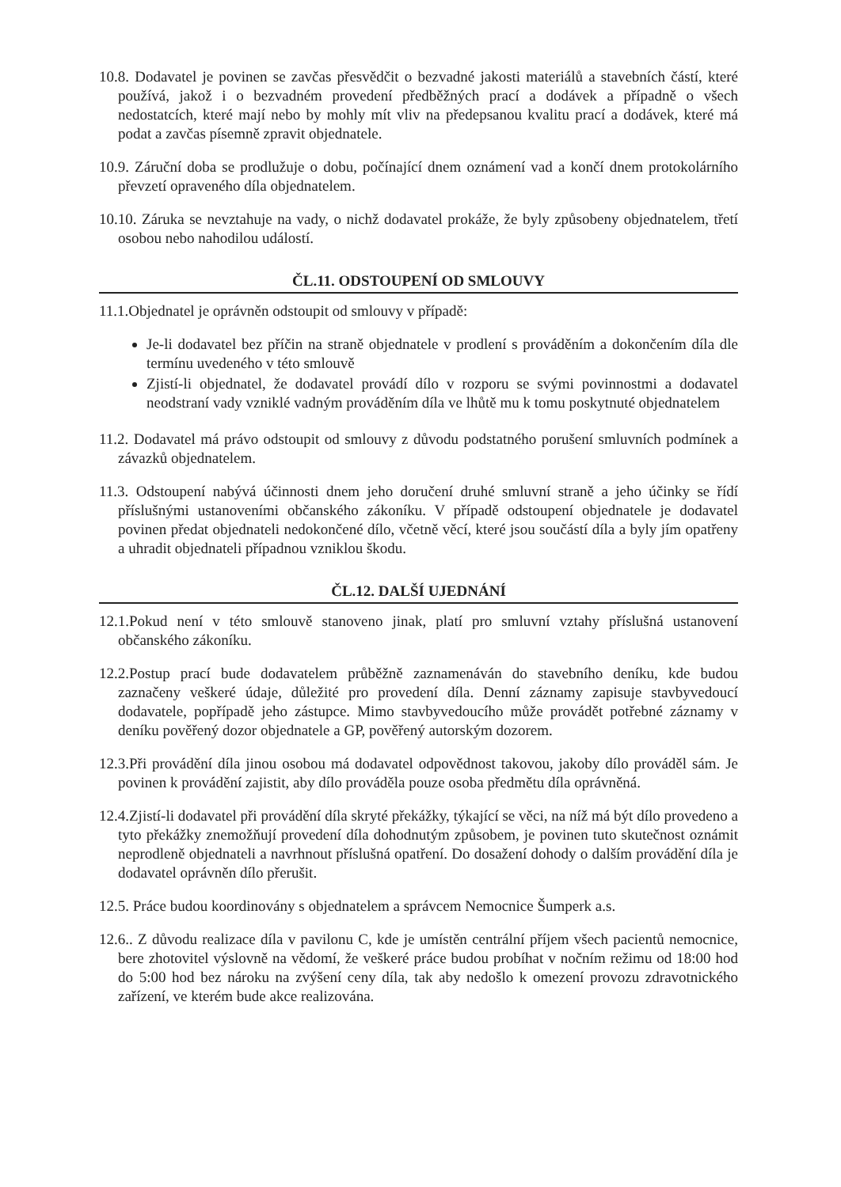10.8. Dodavatel je povinen se zavčas přesvědčit o bezvadné jakosti materiálů a stavebních částí, které používá, jakož i o bezvadném provedení předběžných prací a dodávek a případně o všech nedostatcích, které mají nebo by mohly mít vliv na předepsanou kvalitu prací a dodávek, které má podat a zavčas písemně zpravit objednatele.
10.9. Záruční doba se prodlužuje o dobu, počínající dnem oznámení vad a končí dnem protokolárního převzetí opraveného díla objednatelem.
10.10. Záruka se nevztahuje na vady, o nichž dodavatel prokáže, že byly způsobeny objednatelem, třetí osobou nebo nahodilou událostí.
ČL.11. ODSTOUPENÍ OD SMLOUVY
11.1.Objednatel je oprávněn odstoupit od smlouvy v případě:
Je-li dodavatel bez příčin na straně objednatele v prodlení s prováděním a dokončením díla dle termínu uvedeného v této smlouvě
Zjistí-li objednatel, že dodavatel provádí dílo v rozporu se svými povinnostmi a dodavatel neodstraní vady vzniklé vadným prováděním díla ve lhůtě mu k tomu poskytnuté objednatelem
11.2. Dodavatel má právo odstoupit od smlouvy z důvodu podstatného porušení smluvních podmínek a závazků objednatelem.
11.3. Odstoupení nabývá účinnosti dnem jeho doručení druhé smluvní straně a jeho účinky se řídí příslušnými ustanoveními občanského zákoníku. V případě odstoupení objednatele je dodavatel povinen předat objednateli nedokončené dílo, včetně věcí, které jsou součástí díla a byly jím opatřeny a uhradit objednateli případnou vzniklou škodu.
ČL.12. DALŠÍ UJEDNÁNÍ
12.1.Pokud není v této smlouvě stanoveno jinak, platí pro smluvní vztahy příslušná ustanovení občanského zákoníku.
12.2.Postup prací bude dodavatelem průběžně zaznamenáván do stavebního deníku, kde budou zaznačeny veškeré údaje, důležité pro provedení díla. Denní záznamy zapisuje stavbyvedoucí dodavatele, popřípadě jeho zástupce. Mimo stavbyvedoucího může provádět potřebné záznamy v deníku pověřený dozor objednatele a GP, pověřený autorským dozorem.
12.3.Při provádění díla jinou osobou má dodavatel odpovědnost takovou, jakoby dílo prováděl sám. Je povinen k provádění zajistit, aby dílo prováděla pouze osoba předmětu díla oprávněná.
12.4.Zjistí-li dodavatel při provádění díla skryté překážky, týkající se věci, na níž má být dílo provedeno a tyto překážky znemožňují provedení díla dohodnutým způsobem, je povinen tuto skutečnost oznámit neprodleně objednateli a navrhnout příslušná opatření. Do dosažení dohody o dalším provádění díla je dodavatel oprávněn dílo přerušit.
12.5. Práce budou koordinovány s objednatelem a správcem Nemocnice Šumperk a.s.
12.6.. Z důvodu realizace díla v pavilonu C, kde je umístěn centrální příjem všech pacientů nemocnice, bere zhotovitel výslovně na vědomí, že veškeré práce budou probíhat v nočním režimu od 18:00 hod do 5:00 hod bez nároku na zvýšení ceny díla, tak aby nedošlo k omezení provozu zdravotnického zařízení, ve kterém bude akce realizována.